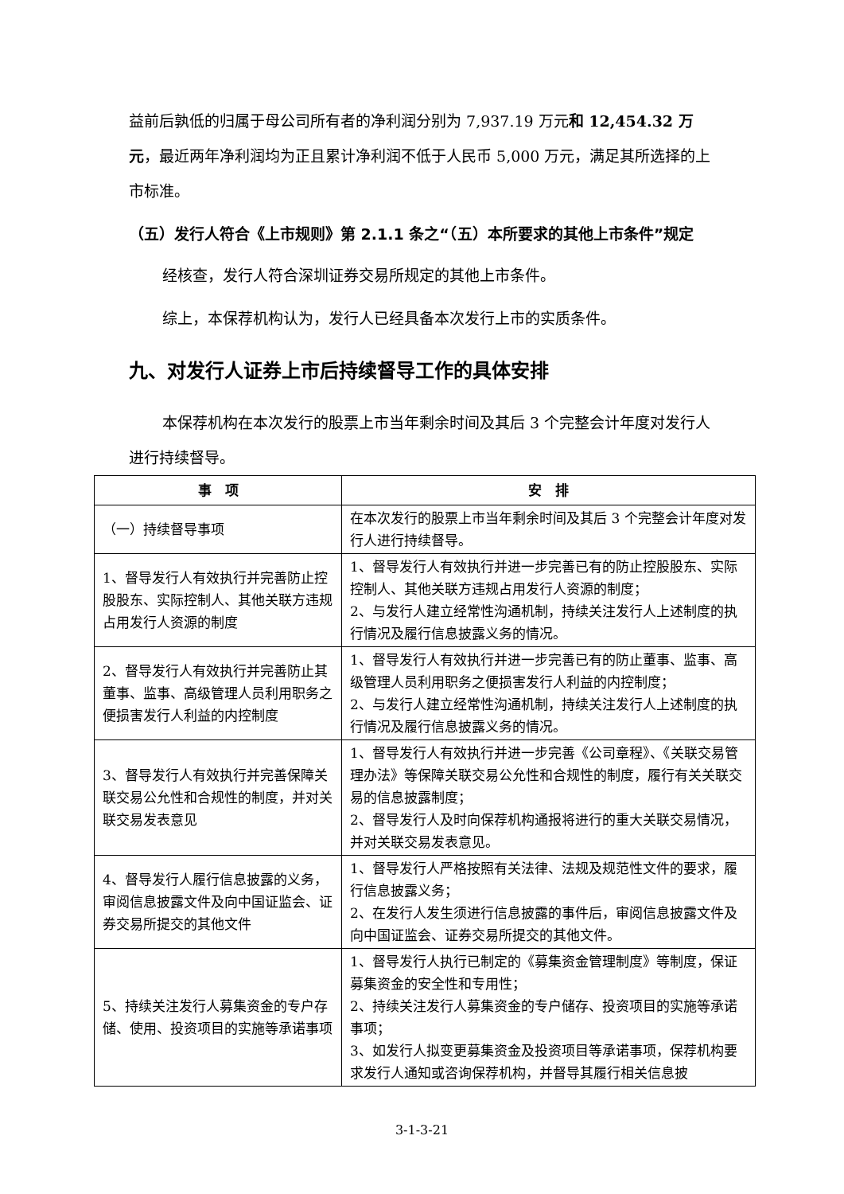益前后孰低的归属于母公司所有者的净利润分别为 7,937.19 万元和 12,454.32 万元，最近两年净利润均为正且累计净利润不低于人民币 5,000 万元，满足其所选择的上市标准。
（五）发行人符合《上市规则》第 2.1.1 条之“（五）本所要求的其他上市条件”规定
经核查，发行人符合深圳证券交易所规定的其他上市条件。
综上，本保荐机构认为，发行人已经具备本次发行上市的实质条件。
九、对发行人证券上市后持续督导工作的具体安排
本保荐机构在本次发行的股票上市当年剩余时间及其后 3 个完整会计年度对发行人进行持续督导。
| 事 项 | 安 排 |
| --- | --- |
| （一）持续督导事项 | 在本次发行的股票上市当年剩余时间及其后 3 个完整会计年度对发行人进行持续督导。 |
| 1、督导发行人有效执行并完善防止控股股东、实际控制人、其他关联方违规占用发行人资源的制度 | 1、督导发行人有效执行并进一步完善已有的防止控股股东、实际控制人、其他关联方违规占用发行人资源的制度； 2、与发行人建立经常性沟通机制，持续关注发行人上述制度的执行情况及履行信息披露义务的情况。 |
| 2、督导发行人有效执行并完善防止其董事、监事、高级管理人员利用职务之便损害发行人利益的内控制度 | 1、督导发行人有效执行并进一步完善已有的防止董事、监事、高级管理人员利用职务之便损害发行人利益的内控制度； 2、与发行人建立经常性沟通机制，持续关注发行人上述制度的执行情况及履行信息披露义务的情况。 |
| 3、督导发行人有效执行并完善保障关联交易公允性和合规性的制度，并对关联交易发表意见 | 1、督导发行人有效执行并进一步完善《公司章程》、《关联交易管理办法》等保障关联交易公允性和合规性的制度，履行有关关联交易的信息披露制度； 2、督导发行人及时向保荐机构通报将进行的重大关联交易情况，并对关联交易发表意见。 |
| 4、督导发行人履行信息披露的义务，审阅信息披露文件及向中国证监会、证券交易所提交的其他文件 | 1、督导发行人严格按照有关法律、法规及规范性文件的要求，履行信息披露义务； 2、在发行人发生须进行信息披露的事件后，审阅信息披露文件及向中国证监会、证券交易所提交的其他文件。 |
| 5、持续关注发行人募集资金的专户存储、使用、投资项目的实施等承诺事项 | 1、督导发行人执行已制定的《募集资金管理制度》等制度，保证募集资金的安全性和专用性； 2、持续关注发行人募集资金的专户储存、投资项目的实施等承诺事项； 3、如发行人拟变更募集资金及投资项目等承诺事项，保荐机构要求发行人通知或咨询保荐机构，并督导其履行相关信息披 |
3-1-3-21